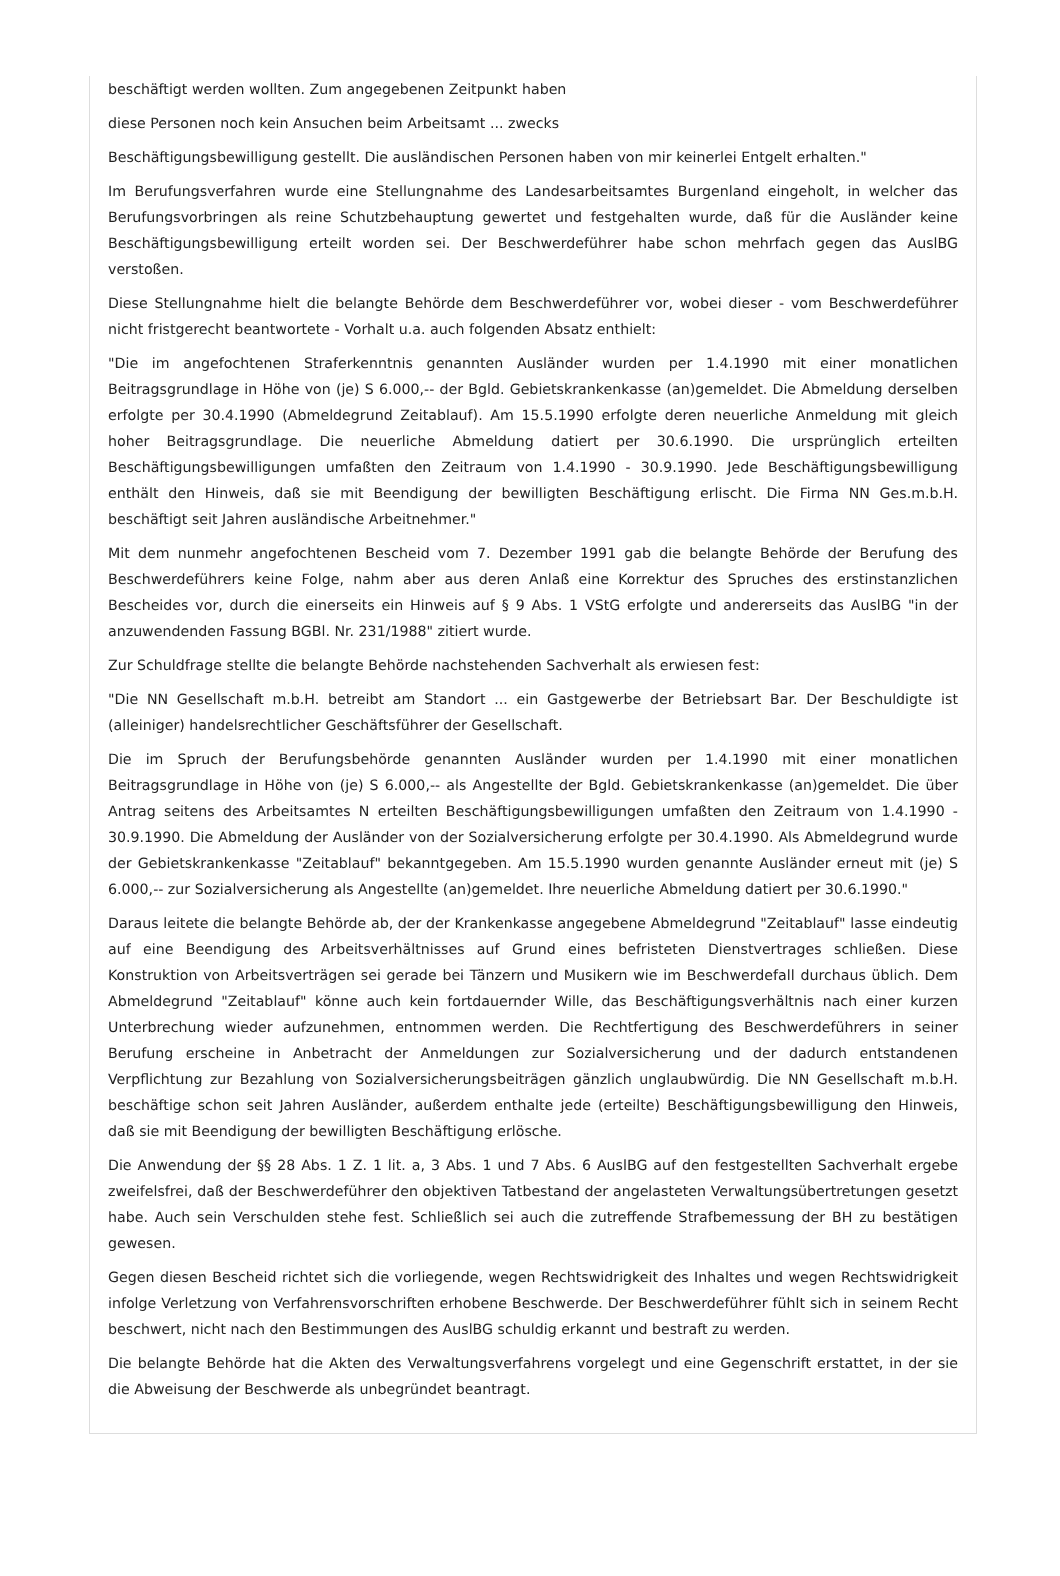beschäftigt werden wollten. Zum angegebenen Zeitpunkt haben
diese Personen noch kein Ansuchen beim Arbeitsamt ... zwecks
Beschäftigungsbewilligung gestellt. Die ausländischen Personen haben von mir keinerlei Entgelt erhalten."
Im Berufungsverfahren wurde eine Stellungnahme des Landesarbeitsamtes Burgenland eingeholt, in welcher das Berufungsvorbringen als reine Schutzbehauptung gewertet und festgehalten wurde, daß für die Ausländer keine Beschäftigungsbewilligung erteilt worden sei. Der Beschwerdeführer habe schon mehrfach gegen das AuslBG verstoßen.
Diese Stellungnahme hielt die belangte Behörde dem Beschwerdeführer vor, wobei dieser - vom Beschwerdeführer nicht fristgerecht beantwortete - Vorhalt u.a. auch folgenden Absatz enthielt:
"Die im angefochtenen Straferkenntnis genannten Ausländer wurden per 1.4.1990 mit einer monatlichen Beitragsgrundlage in Höhe von (je) S 6.000,-- der Bgld. Gebietskrankenkasse (an)gemeldet. Die Abmeldung derselben erfolgte per 30.4.1990 (Abmeldegrund Zeitablauf). Am 15.5.1990 erfolgte deren neuerliche Anmeldung mit gleich hoher Beitragsgrundlage. Die neuerliche Abmeldung datiert per 30.6.1990. Die ursprünglich erteilten Beschäftigungsbewilligungen umfaßten den Zeitraum von 1.4.1990 - 30.9.1990. Jede Beschäftigungsbewilligung enthält den Hinweis, daß sie mit Beendigung der bewilligten Beschäftigung erlischt. Die Firma NN Ges.m.b.H. beschäftigt seit Jahren ausländische Arbeitnehmer."
Mit dem nunmehr angefochtenen Bescheid vom 7. Dezember 1991 gab die belangte Behörde der Berufung des Beschwerdeführers keine Folge, nahm aber aus deren Anlaß eine Korrektur des Spruches des erstinstanzlichen Bescheides vor, durch die einerseits ein Hinweis auf § 9 Abs. 1 VStG erfolgte und andererseits das AuslBG "in der anzuwendenden Fassung BGBl. Nr. 231/1988" zitiert wurde.
Zur Schuldfrage stellte die belangte Behörde nachstehenden Sachverhalt als erwiesen fest:
"Die NN Gesellschaft m.b.H. betreibt am Standort ... ein Gastgewerbe der Betriebsart Bar. Der Beschuldigte ist (alleiniger) handelsrechtlicher Geschäftsführer der Gesellschaft.
Die im Spruch der Berufungsbehörde genannten Ausländer wurden per 1.4.1990 mit einer monatlichen Beitragsgrundlage in Höhe von (je) S 6.000,-- als Angestellte der Bgld. Gebietskrankenkasse (an)gemeldet. Die über Antrag seitens des Arbeitsamtes N erteilten Beschäftigungsbewilligungen umfaßten den Zeitraum von 1.4.1990 - 30.9.1990. Die Abmeldung der Ausländer von der Sozialversicherung erfolgte per 30.4.1990. Als Abmeldegrund wurde der Gebietskrankenkasse "Zeitablauf" bekanntgegeben. Am 15.5.1990 wurden genannte Ausländer erneut mit (je) S 6.000,-- zur Sozialversicherung als Angestellte (an)gemeldet. Ihre neuerliche Abmeldung datiert per 30.6.1990."
Daraus leitete die belangte Behörde ab, der der Krankenkasse angegebene Abmeldegrund "Zeitablauf" lasse eindeutig auf eine Beendigung des Arbeitsverhältnisses auf Grund eines befristeten Dienstvertrages schließen. Diese Konstruktion von Arbeitsverträgen sei gerade bei Tänzern und Musikern wie im Beschwerdefall durchaus üblich. Dem Abmeldegrund "Zeitablauf" könne auch kein fortdauernder Wille, das Beschäftigungsverhältnis nach einer kurzen Unterbrechung wieder aufzunehmen, entnommen werden. Die Rechtfertigung des Beschwerdeführers in seiner Berufung erscheine in Anbetracht der Anmeldungen zur Sozialversicherung und der dadurch entstandenen Verpflichtung zur Bezahlung von Sozialversicherungsbeiträgen gänzlich unglaubwürdig. Die NN Gesellschaft m.b.H. beschäftige schon seit Jahren Ausländer, außerdem enthalte jede (erteilte) Beschäftigungsbewilligung den Hinweis, daß sie mit Beendigung der bewilligten Beschäftigung erlösche.
Die Anwendung der §§ 28 Abs. 1 Z. 1 lit. a, 3 Abs. 1 und 7 Abs. 6 AuslBG auf den festgestellten Sachverhalt ergebe zweifelsfrei, daß der Beschwerdeführer den objektiven Tatbestand der angelasteten Verwaltungsübertretungen gesetzt habe. Auch sein Verschulden stehe fest. Schließlich sei auch die zutreffende Strafbemessung der BH zu bestätigen gewesen.
Gegen diesen Bescheid richtet sich die vorliegende, wegen Rechtswidrigkeit des Inhaltes und wegen Rechtswidrigkeit infolge Verletzung von Verfahrensvorschriften erhobene Beschwerde. Der Beschwerdeführer fühlt sich in seinem Recht beschwert, nicht nach den Bestimmungen des AuslBG schuldig erkannt und bestraft zu werden.
Die belangte Behörde hat die Akten des Verwaltungsverfahrens vorgelegt und eine Gegenschrift erstattet, in der sie die Abweisung der Beschwerde als unbegründet beantragt.